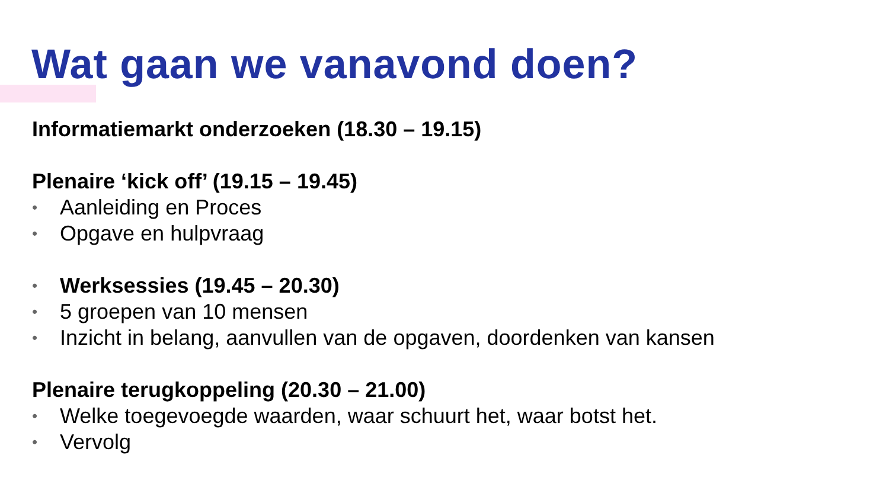Wat gaan we vanavond doen?
Informatiemarkt onderzoeken (18.30 – 19.15)
Plenaire ‘kick off’ (19.15 – 19.45)
• Aanleiding en Proces
• Opgave en hulpvraag
• Werksessies (19.45 – 20.30)
• 5 groepen van 10 mensen
• Inzicht in belang, aanvullen van de opgaven, doordenken van kansen
Plenaire terugkoppeling (20.30 – 21.00)
• Welke toegevoegde waarden, waar schuurt het, waar botst het.
• Vervolg